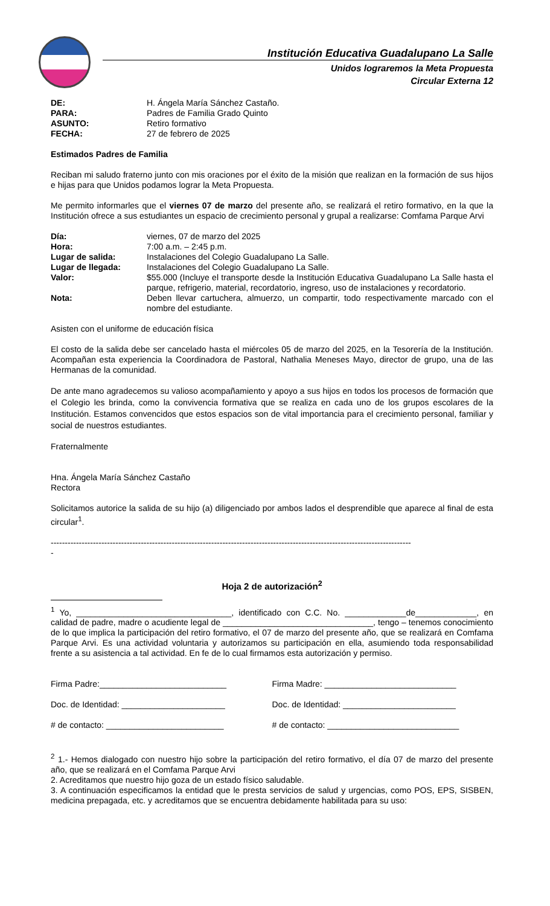Institución Educativa Guadalupano La Salle
Unidos lograremos la Meta Propuesta
Circular Externa 12
DE: H. Ángela María Sánchez Castaño.
PARA: Padres de Familia Grado Quinto
ASUNTO: Retiro formativo
FECHA: 27 de febrero de 2025
Estimados Padres de Familia
Reciban mi saludo fraterno junto con mis oraciones por el éxito de la misión que realizan en la formación de sus hijos e hijas para que Unidos podamos lograr la Meta Propuesta.
Me permito informarles que el viernes 07 de marzo del presente año, se realizará el retiro formativo, en la que la Institución ofrece a sus estudiantes un espacio de crecimiento personal y grupal a realizarse: Comfama Parque Arvi
Día: viernes, 07 de marzo del 2025
Hora: 7:00 a.m. – 2:45 p.m.
Lugar de salida: Instalaciones del Colegio Guadalupano La Salle.
Lugar de llegada: Instalaciones del Colegio Guadalupano La Salle.
Valor: $55.000 (Incluye el transporte desde la Institución Educativa Guadalupano La Salle hasta el parque, refrigerio, material, recordatorio, ingreso, uso de instalaciones y recordatorio.
Nota: Deben llevar cartuchera, almuerzo, un compartir, todo respectivamente marcado con el nombre del estudiante.
Asisten con el uniforme de educación física
El costo de la salida debe ser cancelado hasta el miércoles 05 de marzo del 2025, en la Tesorería de la Institución. Acompañan esta experiencia la Coordinadora de Pastoral, Nathalia Meneses Mayo, director de grupo, una de las Hermanas de la comunidad.
De ante mano agradecemos su valioso acompañamiento y apoyo a sus hijos en todos los procesos de formación que el Colegio les brinda, como la convivencia formativa que se realiza en cada uno de los grupos escolares de la Institución. Estamos convencidos que estos espacios son de vital importancia para el crecimiento personal, familiar y social de nuestros estudiantes.
Fraternalmente
Hna. Ángela María Sánchez Castaño
Rectora
Solicitamos autorice la salida de su hijo (a) diligenciado por ambos lados el desprendible que aparece al final de esta circular<sup>1</sup>.
--------------------------------------------------------------------------------------------------------------------------------
-
Hoja 2 de autorización<sup>2</sup>
<sup>1</sup> Yo, _________________________________, identificado con C.C. No. _____________de_____________, en calidad de padre, madre o acudiente legal de ________________________________, tengo – tenemos conocimiento de lo que implica la participación del retiro formativo, el 07 de marzo del presente año, que se realizará en Comfama Parque Arvi. Es una actividad voluntaria y autorizamos su participación en ella, asumiendo toda responsabilidad frente a su asistencia a tal actividad. En fe de lo cual firmamos esta autorización y permiso.
Firma Padre:___________________________ Firma Madre: ____________________________
Doc. de Identidad: ______________________ Doc. de Identidad: ________________________
# de contacto: _________________________ # de contacto: ____________________________
<sup>2</sup> 1.- Hemos dialogado con nuestro hijo sobre la participación del retiro formativo, el día 07 de marzo del presente año, que se realizará en el Comfama Parque Arvi
2. Acreditamos que nuestro hijo goza de un estado físico saludable.
3. A continuación especificamos la entidad que le presta servicios de salud y urgencias, como POS, EPS, SISBEN, medicina prepagada, etc. y acreditamos que se encuentra debidamente habilitada para su uso: